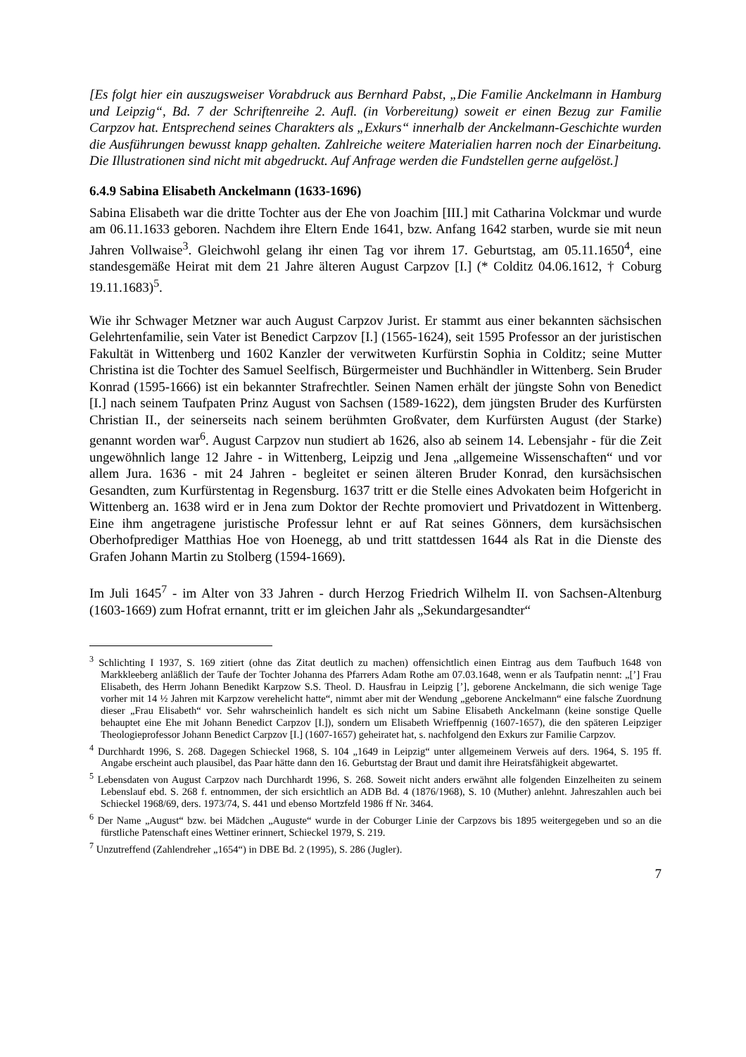[Es folgt hier ein auszugsweiser Vorabdruck aus Bernhard Pabst, „Die Familie Anckelmann in Hamburg und Leipzig“, Bd. 7 der Schriftenreihe 2. Aufl. (in Vorbereitung) soweit er einen Bezug zur Familie Carpzov hat. Entsprechend seines Charakters als „Exkurs“ innerhalb der Anckelmann-Geschichte wurden die Ausführungen bewusst knapp gehalten. Zahlreiche weitere Materialien harren noch der Einarbeitung. Die Illustrationen sind nicht mit abgedruckt. Auf Anfrage werden die Fundstellen gerne aufgelöst.]
6.4.9 Sabina Elisabeth Anckelmann (1633-1696)
Sabina Elisabeth war die dritte Tochter aus der Ehe von Joachim [III.] mit Catharina Volckmar und wurde am 06.11.1633 geboren. Nachdem ihre Eltern Ende 1641, bzw. Anfang 1642 starben, wurde sie mit neun Jahren Vollwaise<sup>3</sup>. Gleichwohl gelang ihr einen Tag vor ihrem 17. Geburtstag, am 05.11.1650<sup>4</sup>, eine standesgemäße Heirat mit dem 21 Jahre älteren August Carpzov [I.] (* Colditz 04.06.1612, † Coburg 19.11.1683)<sup>5</sup>.
Wie ihr Schwager Metzner war auch August Carpzov Jurist. Er stammt aus einer bekannten sächsischen Gelehrtenfamilie, sein Vater ist Benedict Carpzov [I.] (1565-1624), seit 1595 Professor an der juristischen Fakultät in Wittenberg und 1602 Kanzler der verwitweten Kurfürstin Sophia in Colditz; seine Mutter Christina ist die Tochter des Samuel Seelfisch, Bürgermeister und Buchhändler in Wittenberg. Sein Bruder Konrad (1595-1666) ist ein bekannter Strafrechtler. Seinen Namen erhält der jüngste Sohn von Benedict [I.] nach seinem Taufpaten Prinz August von Sachsen (1589-1622), dem jüngsten Bruder des Kurfürsten Christian II., der seinerseits nach seinem berühmten Großvater, dem Kurfürsten August (der Starke) genannt worden war<sup>6</sup>. August Carpzov nun studiert ab 1626, also ab seinem 14. Lebensjahr - für die Zeit ungewöhnlich lange 12 Jahre - in Wittenberg, Leipzig und Jena „allgemeine Wissenschaften“ und vor allem Jura. 1636 - mit 24 Jahren - begleitet er seinen älteren Bruder Konrad, den kursächsischen Gesandten, zum Kurfürstentag in Regensburg. 1637 tritt er die Stelle eines Advokaten beim Hofgericht in Wittenberg an. 1638 wird er in Jena zum Doktor der Rechte promoviert und Privatdozent in Wittenberg. Eine ihm angetragene juristische Professur lehnt er auf Rat seines Gönners, dem kursächsischen Oberhofprediger Matthias Hoe von Hoenegg, ab und tritt stattdessen 1644 als Rat in die Dienste des Grafen Johann Martin zu Stolberg (1594-1669).
Im Juli 1645<sup>7</sup> - im Alter von 33 Jahren - durch Herzog Friedrich Wilhelm II. von Sachsen-Altenburg (1603-1669) zum Hofrat ernannt, tritt er im gleichen Jahr als „Sekundargesandter“
<sup>3</sup> Schlichting I 1937, S. 169 zitiert (ohne das Zitat deutlich zu machen) offensichtlich einen Eintrag aus dem Taufbuch 1648 von Markkleeberg anläßlich der Taufe der Tochter Johanna des Pfarrers Adam Rothe am 07.03.1648, wenn er als Taufpatin nennt: „[’] Frau Elisabeth, des Herrn Johann Benedikt Karpzow S.S. Theol. D. Hausfrau in Leipzig [’], geborene Anckelmann, die sich wenige Tage vorher mit 14 ½ Jahren mit Karpzow verehelicht hatte“, nimmt aber mit der Wendung „geborene Anckelmann“ eine falsche Zuordnung dieser „Frau Elisabeth“ vor. Sehr wahrscheinlich handelt es sich nicht um Sabine Elisabeth Anckelmann (keine sonstige Quelle behauptet eine Ehe mit Johann Benedict Carpzov [I.]), sondern um Elisabeth Wrieffpennig (1607-1657), die den späteren Leipziger Theologieprofessor Johann Benedict Carpzov [I.] (1607-1657) geheiratet hat, s. nachfolgend den Exkurs zur Familie Carpzov.
<sup>4</sup> Durchhardt 1996, S. 268. Dagegen Schieckel 1968, S. 104 „1649 in Leipzig“ unter allgemeinem Verweis auf ders. 1964, S. 195 ff. Angabe erscheint auch plausibel, das Paar hätte dann den 16. Geburtstag der Braut und damit ihre Heiratsfähigkeit abgewartet.
<sup>5</sup> Lebensdaten von August Carpzov nach Durchhardt 1996, S. 268. Soweit nicht anders erwähnt alle folgenden Einzelheiten zu seinem Lebenslauf ebd. S. 268 f. entnommen, der sich ersichtlich an ADB Bd. 4 (1876/1968), S. 10 (Muther) anlehnt. Jahreszahlen auch bei Schieckel 1968/69, ders. 1973/74, S. 441 und ebenso Mortzfeld 1986 ff Nr. 3464.
<sup>6</sup> Der Name „August“ bzw. bei Mädchen „Auguste“ wurde in der Coburger Linie der Carpzovs bis 1895 weitergegeben und so an die fürstliche Patenschaft eines Wettiner erinnert, Schieckel 1979, S. 219.
<sup>7</sup> Unzutreffend (Zahlendreher „1654“) in DBE Bd. 2 (1995), S. 286 (Jugler).
7